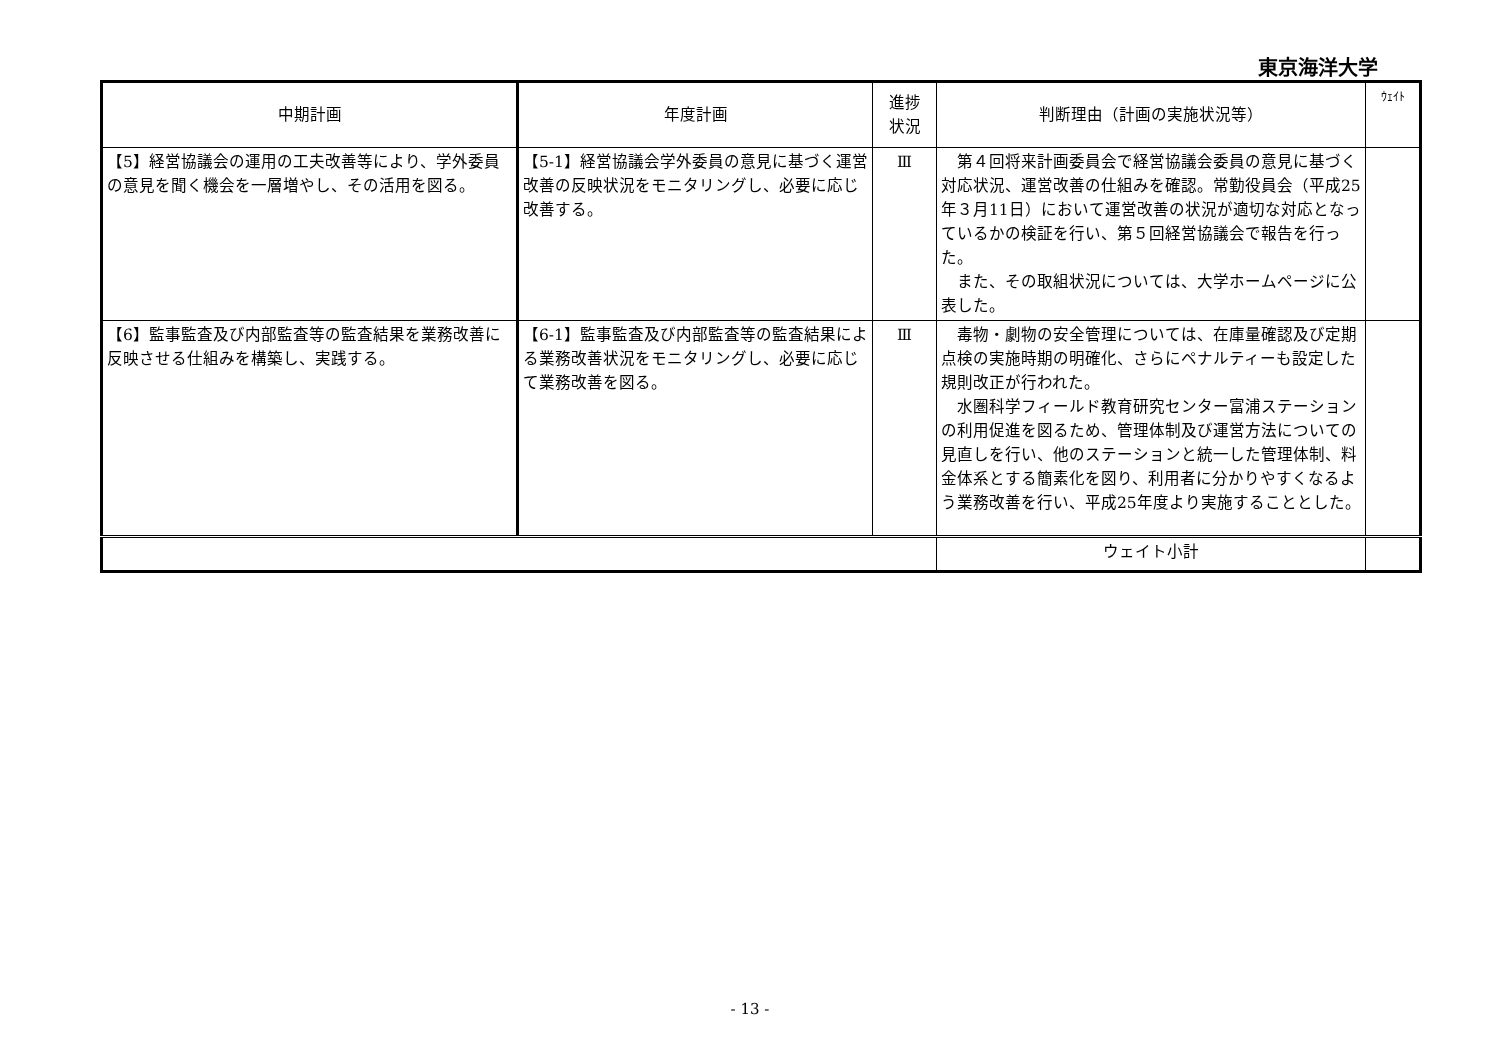東京海洋大学
| 中期計画 | 年度計画 | 進捗 状況 | 判断理由（計画の実施状況等） | ｳｪｲﾄ |
| --- | --- | --- | --- | --- |
| 【5】経営協議会の運用の工夫改善等により、学外委員の意見を聞く機会を一層増やし、その活用を図る。 | 【5-1】経営協議会学外委員の意見に基づく運営改善の反映状況をモニタリングし、必要に応じ改善する。 | Ⅲ | 第４回将来計画委員会で経営協議会委員の意見に基づく対応状況、運営改善の仕組みを確認。常勤役員会（平成25年３月11日）において運営改善の状況が適切な対応となっているかの検証を行い、第５回経営協議会で報告を行った。 また、その取組状況については、大学ホームページに公表した。 | |
| 【6】監事監査及び内部監査等の監査結果を業務改善に反映させる仕組みを構築し、実践する。 | 【6-1】監事監査及び内部監査等の監査結果による業務改善状況をモニタリングし、必要に応じて業務改善を図る。 | Ⅲ | 毒物・劇物の安全管理については、在庫量確認及び定期点検の実施時期の明確化、さらにペナルティーも設定した規則改正が行われた。 水圏科学フィールド教育研究センター富浦ステーションの利用促進を図るため、管理体制及び運営方法についての見直しを行い、他のステーションと統一した管理体制、料金体系とする簡素化を図り、利用者に分かりやすくなるよう業務改善を行い、平成25年度より実施することとした。 | |
| | | | ウェイト小計 | |
- 13 -